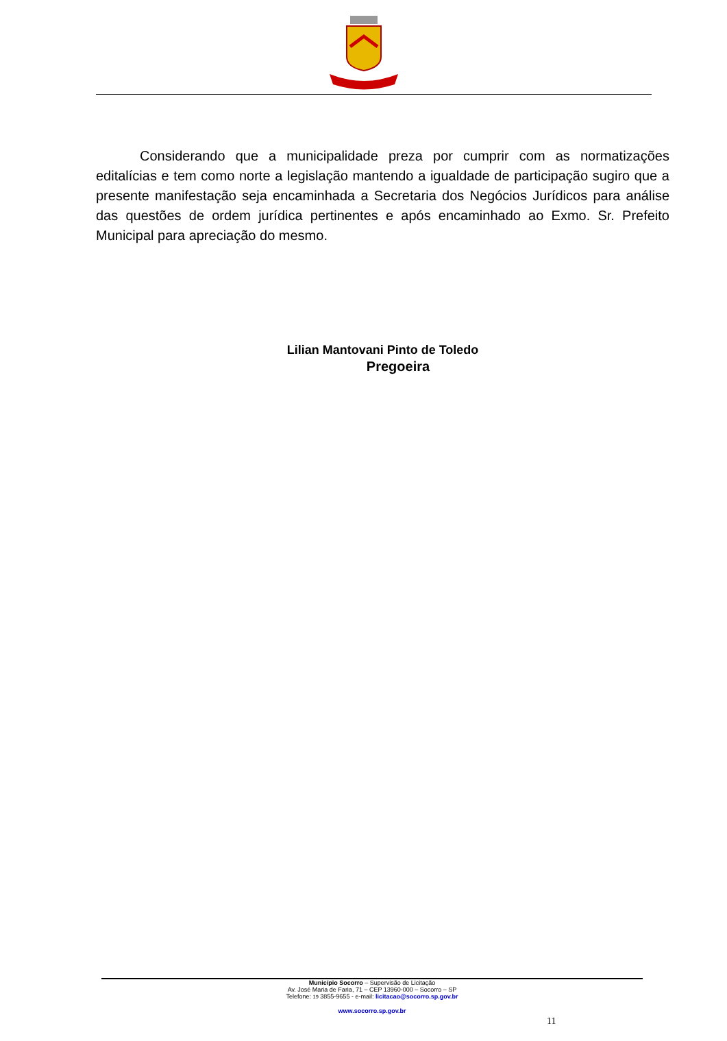Considerando que a municipalidade preza por cumprir com as normatizações editalícias e tem como norte a legislação mantendo a igualdade de participação sugiro que a presente manifestação seja encaminhada a Secretaria dos Negócios Jurídicos para análise das questões de ordem jurídica pertinentes e após encaminhado ao Exmo. Sr. Prefeito Municipal para apreciação do mesmo.
Lilian Mantovani Pinto de Toledo
Pregoeira
Município Socorro – Supervisão de Licitação
Av. José Maria de Faria, 71 – CEP 13960-000 – Socorro – SP
Telefone: 19 3855-9655 - e-mail: licitacao@socorro.sp.gov.br
www.socorro.sp.gov.br
11